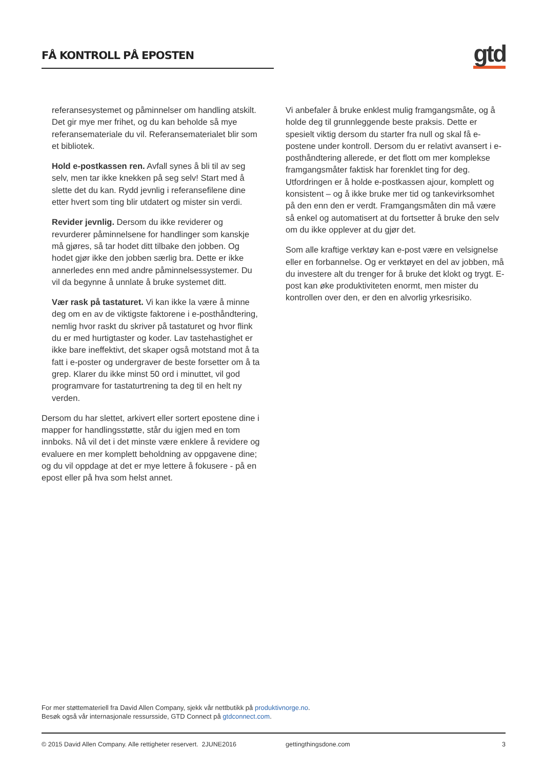FÅ KONTROLL PÅ EPOSTEN
gtd
referansesystemet og påminnelser om handling atskilt. Det gir mye mer frihet, og du kan beholde så mye referansemateriale du vil. Referansematerialet blir som et bibliotek.
Hold e-postkassen ren. Avfall synes å bli til av seg selv, men tar ikke knekken på seg selv! Start med å slette det du kan. Rydd jevnlig i referansefilene dine etter hvert som ting blir utdatert og mister sin verdi.
Revider jevnlig. Dersom du ikke reviderer og revurderer påminnelsene for handlinger som kanskje må gjøres, så tar hodet ditt tilbake den jobben. Og hodet gjør ikke den jobben særlig bra. Dette er ikke annerledes enn med andre påminnelsessystemer. Du vil da begynne å unnlate å bruke systemet ditt.
Vær rask på tastaturet. Vi kan ikke la være å minne deg om en av de viktigste faktorene i e-posthåndtering, nemlig hvor raskt du skriver på tastaturet og hvor flink du er med hurtigtaster og koder. Lav tastehastighet er ikke bare ineffektivt, det skaper også motstand mot å ta fatt i e-poster og undergraver de beste forsetter om å ta grep. Klarer du ikke minst 50 ord i minuttet, vil god programvare for tastaturtrening ta deg til en helt ny verden.
Dersom du har slettet, arkivert eller sortert epostene dine i mapper for handlingsstøtte, står du igjen med en tom innboks. Nå vil det i det minste være enklere å revidere og evaluere en mer komplett beholdning av oppgavene dine; og du vil oppdage at det er mye lettere å fokusere - på en epost eller på hva som helst annet.
Vi anbefaler å bruke enklest mulig framgangsmåte, og å holde deg til grunnleggende beste praksis. Dette er spesielt viktig dersom du starter fra null og skal få e-postene under kontroll. Dersom du er relativt avansert i e-posthåndtering allerede, er det flott om mer komplekse framgangsmåter faktisk har forenklet ting for deg. Utfordringen er å holde e-postkassen ajour, komplett og konsistent – og å ikke bruke mer tid og tankevirksomhet på den enn den er verdt. Framgangsmåten din må være så enkel og automatisert at du fortsetter å bruke den selv om du ikke opplever at du gjør det.
Som alle kraftige verktøy kan e-post være en velsignelse eller en forbannelse. Og er verktøyet en del av jobben, må du investere alt du trenger for å bruke det klokt og trygt. E-post kan øke produktiviteten enormt, men mister du kontrollen over den, er den en alvorlig yrkesrisiko.
For mer støttemateriell fra David Allen Company, sjekk vår nettbutikk på produktivnorge.no.
Besøk også vår internasjonale ressursside, GTD Connect på gtdconnect.com.
© 2015 David Allen Company. Alle rettigheter reservert. 2JUNE2016 gettingthingsdone.com 3